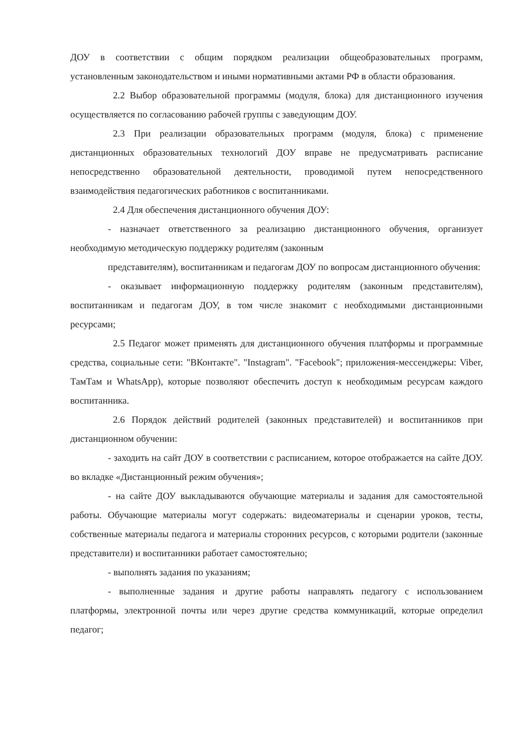ДОУ в соответствии с общим порядком реализации общеобразовательных программ, установленным законодательством и иными нормативными актами РФ в области образования.
2.2 Выбор образовательной программы (модуля, блока) для дистанционного изучения осуществляется по согласованию рабочей группы с заведующим ДОУ.
2.3 При реализации образовательных программ (модуля, блока) с применение дистанционных образовательных технологий ДОУ вправе не предусматривать расписание непосредственно образовательной деятельности, проводимой путем непосредственного взаимодействия педагогических работников с воспитанниками.
2.4 Для обеспечения дистанционного обучения ДОУ:
- назначает ответственного за реализацию дистанционного обучения, организует необходимую методическую поддержку родителям (законным
представителям), воспитанникам и педагогам ДОУ по вопросам дистанционного обучения:
- оказывает информационную поддержку родителям (законным представителям), воспитанникам и педагогам ДОУ, в том числе знакомит с необходимыми дистанционными ресурсами;
2.5 Педагог может применять для дистанционного обучения платформы и программные средства, социальные сети: "ВКонтакте". "Instagram". "Facebook"; приложения-мессенджеры: Viber, ТамТам и WhatsApp), которые позволяют обеспечить доступ к необходимым ресурсам каждого воспитанника.
2.6 Порядок действий родителей (законных представителей) и воспитанников при дистанционном обучении:
- заходить на сайт ДОУ в соответствии с расписанием, которое отображается на сайте ДОУ. во вкладке «Дистанционный режим обучения»;
- на сайте ДОУ выкладываются обучающие материалы и задания для самостоятельной работы. Обучающие материалы могут содержать: видеоматериалы и сценарии уроков, тесты, собственные материалы педагога и материалы сторонних ресурсов, с которыми родители (законные представители) и воспитанники работает самостоятельно;
- выполнять задания по указаниям;
- выполненные задания и другие работы направлять педагогу с использованием платформы, электронной почты или через другие средства коммуникаций, которые определил педагог;